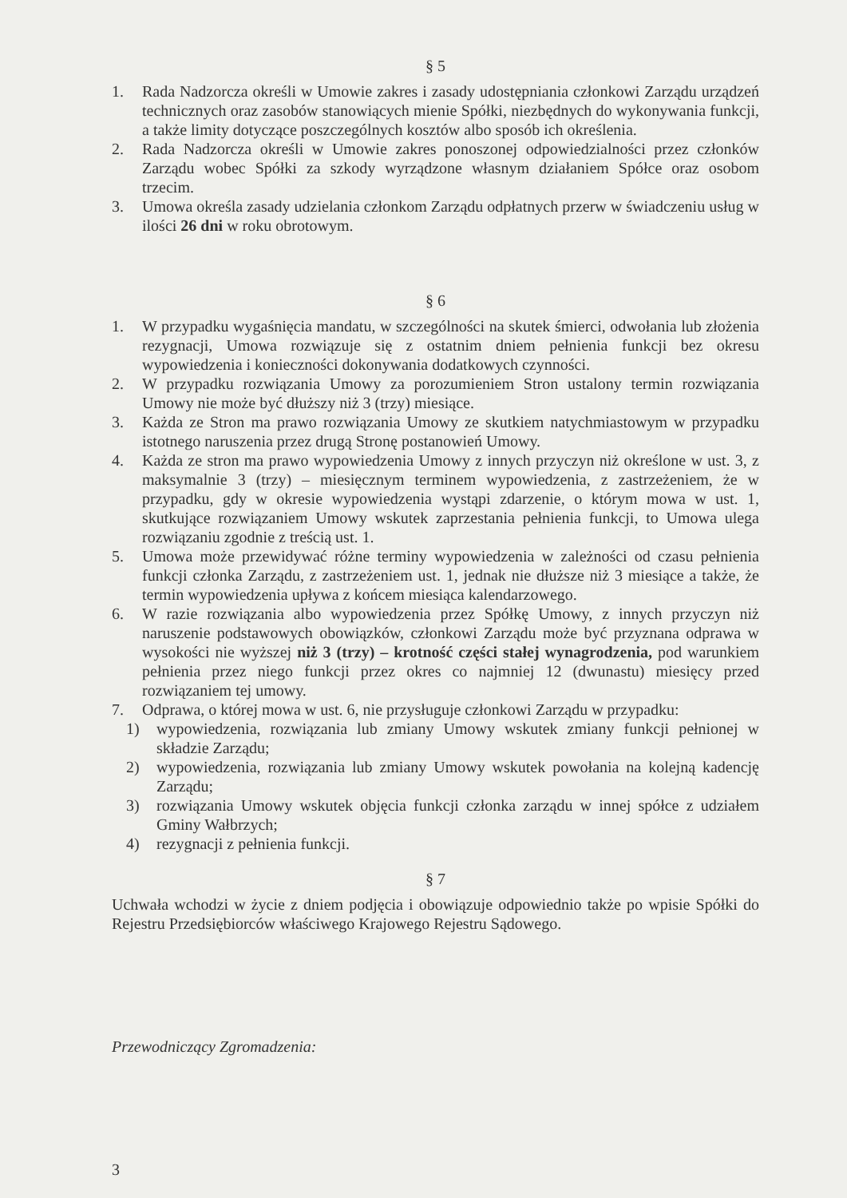§ 5
1. Rada Nadzorcza określi w Umowie zakres i zasady udostępniania członkowi Zarządu urządzeń technicznych oraz zasobów stanowiących mienie Spółki, niezbędnych do wykonywania funkcji, a także limity dotyczące poszczególnych kosztów albo sposób ich określenia.
2. Rada Nadzorcza określi w Umowie zakres ponoszonej odpowiedzialności przez członków Zarządu wobec Spółki za szkody wyrządzone własnym działaniem Spółce oraz osobom trzecim.
3. Umowa określa zasady udzielania członkom Zarządu odpłatnych przerw w świadczeniu usług w ilości 26 dni w roku obrotowym.
§ 6
1. W przypadku wygaśnięcia mandatu, w szczególności na skutek śmierci, odwołania lub złożenia rezygnacji, Umowa rozwiązuje się z ostatnim dniem pełnienia funkcji bez okresu wypowiedzenia i konieczności dokonywania dodatkowych czynności.
2. W przypadku rozwiązania Umowy za porozumieniem Stron ustalony termin rozwiązania Umowy nie może być dłuższy niż 3 (trzy) miesiące.
3. Każda ze Stron ma prawo rozwiązania Umowy ze skutkiem natychmiastowym w przypadku istotnego naruszenia przez drugą Stronę postanowień Umowy.
4. Każda ze stron ma prawo wypowiedzenia Umowy z innych przyczyn niż określone w ust. 3, z maksymalnie 3 (trzy) – miesięcznym terminem wypowiedzenia, z zastrzeżeniem, że w przypadku, gdy w okresie wypowiedzenia wystąpi zdarzenie, o którym mowa w ust. 1, skutkujące rozwiązaniem Umowy wskutek zaprzestania pełnienia funkcji, to Umowa ulega rozwiązaniu zgodnie z treścią ust. 1.
5. Umowa może przewidywać różne terminy wypowiedzenia w zależności od czasu pełnienia funkcji członka Zarządu, z zastrzeżeniem ust. 1, jednak nie dłuższe niż 3 miesiące a także, że termin wypowiedzenia upływa z końcem miesiąca kalendarzowego.
6. W razie rozwiązania albo wypowiedzenia przez Spółkę Umowy, z innych przyczyn niż naruszenie podstawowych obowiązków, członkowi Zarządu może być przyznana odprawa w wysokości nie wyższej niż 3 (trzy) – krotność części stałej wynagrodzenia, pod warunkiem pełnienia przez niego funkcji przez okres co najmniej 12 (dwunastu) miesięcy przed rozwiązaniem tej umowy.
7. Odprawa, o której mowa w ust. 6, nie przysługuje członkowi Zarządu w przypadku:
1) wypowiedzenia, rozwiązania lub zmiany Umowy wskutek zmiany funkcji pełnionej w składzie Zarządu;
2) wypowiedzenia, rozwiązania lub zmiany Umowy wskutek powołania na kolejną kadencję Zarządu;
3) rozwiązania Umowy wskutek objęcia funkcji członka zarządu w innej spółce z udziałem Gminy Wałbrzych;
4) rezygnacji z pełnienia funkcji.
§ 7
Uchwała wchodzi w życie z dniem podjęcia i obowiązuje odpowiednio także po wpisie Spółki do Rejestru Przedsiębiorców właściwego Krajowego Rejestru Sądowego.
Przewodniczący Zgromadzenia:
3